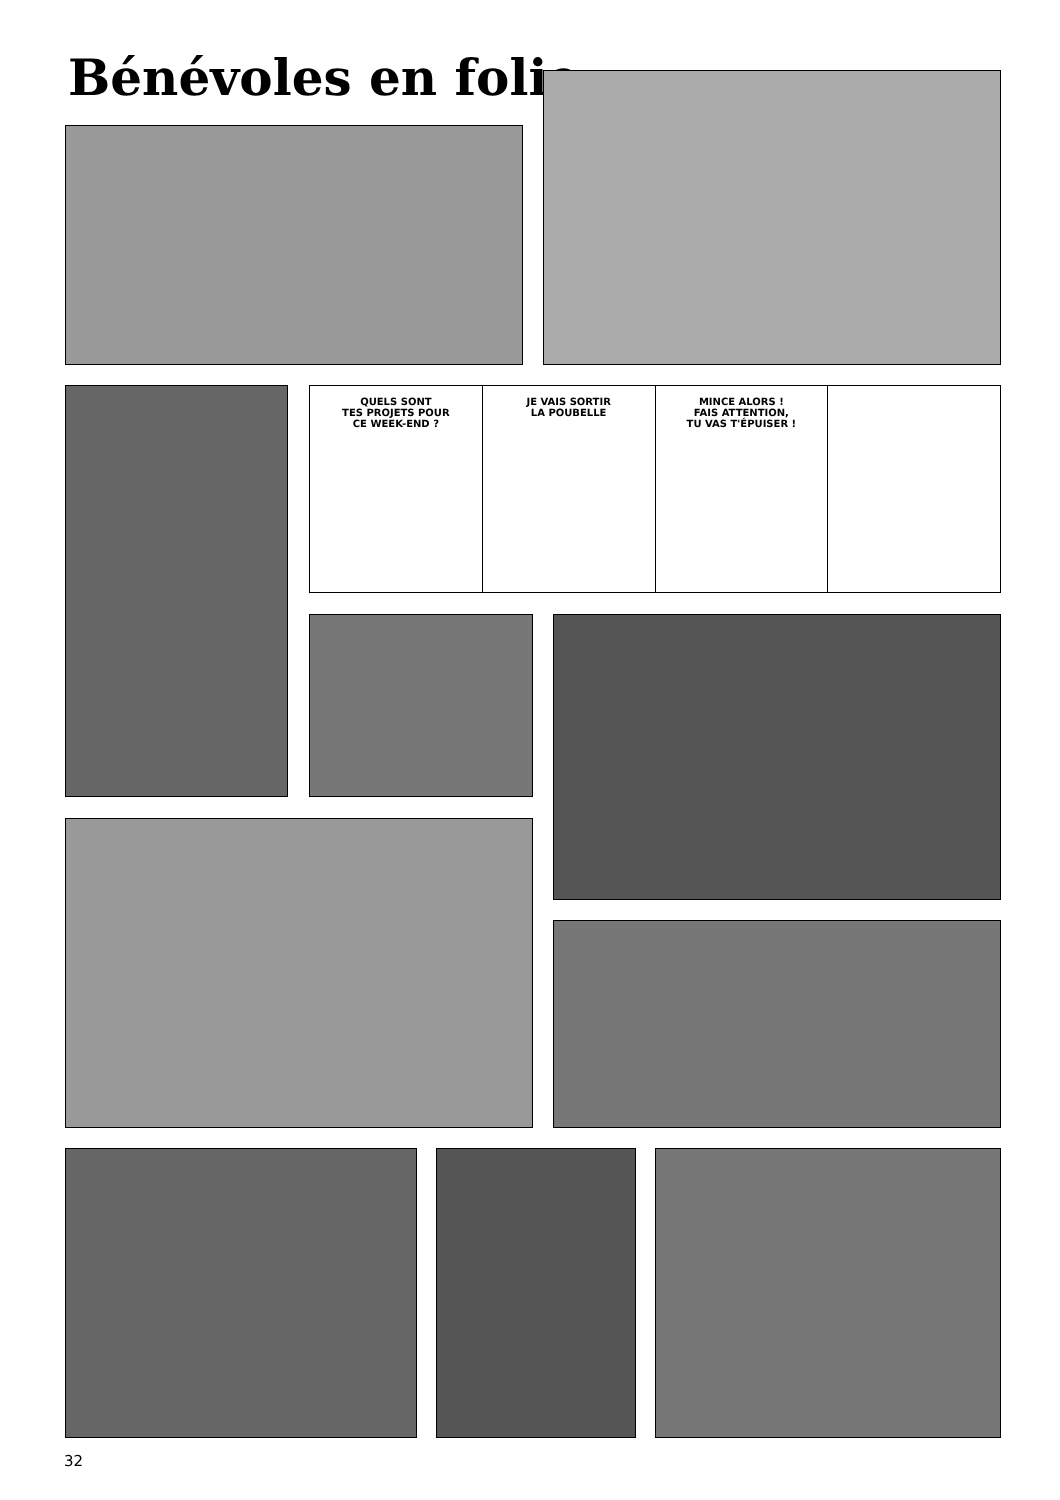Bénévoles en folie
QUELS SONT
TES PROJETS POUR
CE WEEK-END ?
JE VAIS SORTIR
LA POUBELLE
MINCE ALORS !
FAIS ATTENTION,
TU VAS T'ÉPUISER !
32